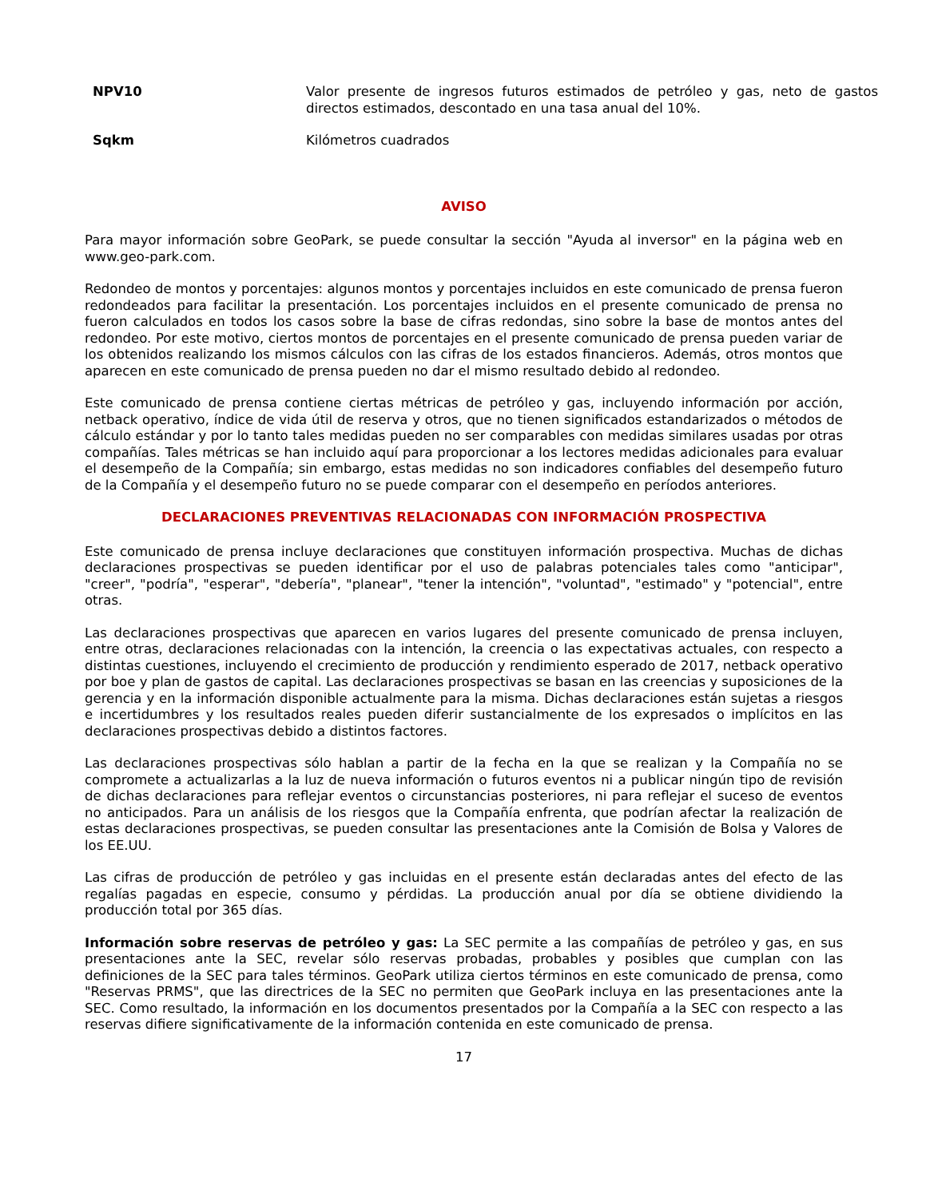NPV10 Valor presente de ingresos futuros estimados de petróleo y gas, neto de gastos directos estimados, descontado en una tasa anual del 10%.
Sqkm Kilómetros cuadrados
AVISO
Para mayor información sobre GeoPark, se puede consultar la sección "Ayuda al inversor" en la página web en www.geo-park.com.
Redondeo de montos y porcentajes: algunos montos y porcentajes incluidos en este comunicado de prensa fueron redondeados para facilitar la presentación. Los porcentajes incluidos en el presente comunicado de prensa no fueron calculados en todos los casos sobre la base de cifras redondas, sino sobre la base de montos antes del redondeo. Por este motivo, ciertos montos de porcentajes en el presente comunicado de prensa pueden variar de los obtenidos realizando los mismos cálculos con las cifras de los estados financieros. Además, otros montos que aparecen en este comunicado de prensa pueden no dar el mismo resultado debido al redondeo.
Este comunicado de prensa contiene ciertas métricas de petróleo y gas, incluyendo información por acción, netback operativo, índice de vida útil de reserva y otros, que no tienen significados estandarizados o métodos de cálculo estándar y por lo tanto tales medidas pueden no ser comparables con medidas similares usadas por otras compañías. Tales métricas se han incluido aquí para proporcionar a los lectores medidas adicionales para evaluar el desempeño de la Compañía; sin embargo, estas medidas no son indicadores confiables del desempeño futuro de la Compañía y el desempeño futuro no se puede comparar con el desempeño en períodos anteriores.
DECLARACIONES PREVENTIVAS RELACIONADAS CON INFORMACIÓN PROSPECTIVA
Este comunicado de prensa incluye declaraciones que constituyen información prospectiva. Muchas de dichas declaraciones prospectivas se pueden identificar por el uso de palabras potenciales tales como "anticipar", "creer", "podría", "esperar", "debería", "planear", "tener la intención", "voluntad", "estimado" y "potencial", entre otras.
Las declaraciones prospectivas que aparecen en varios lugares del presente comunicado de prensa incluyen, entre otras, declaraciones relacionadas con la intención, la creencia o las expectativas actuales, con respecto a distintas cuestiones, incluyendo el crecimiento de producción y rendimiento esperado de 2017, netback operativo por boe y plan de gastos de capital. Las declaraciones prospectivas se basan en las creencias y suposiciones de la gerencia y en la información disponible actualmente para la misma. Dichas declaraciones están sujetas a riesgos e incertidumbres y los resultados reales pueden diferir sustancialmente de los expresados o implícitos en las declaraciones prospectivas debido a distintos factores.
Las declaraciones prospectivas sólo hablan a partir de la fecha en la que se realizan y la Compañía no se compromete a actualizarlas a la luz de nueva información o futuros eventos ni a publicar ningún tipo de revisión de dichas declaraciones para reflejar eventos o circunstancias posteriores, ni para reflejar el suceso de eventos no anticipados. Para un análisis de los riesgos que la Compañía enfrenta, que podrían afectar la realización de estas declaraciones prospectivas, se pueden consultar las presentaciones ante la Comisión de Bolsa y Valores de los EE.UU.
Las cifras de producción de petróleo y gas incluidas en el presente están declaradas antes del efecto de las regalías pagadas en especie, consumo y pérdidas. La producción anual por día se obtiene dividiendo la producción total por 365 días.
Información sobre reservas de petróleo y gas: La SEC permite a las compañías de petróleo y gas, en sus presentaciones ante la SEC, revelar sólo reservas probadas, probables y posibles que cumplan con las definiciones de la SEC para tales términos. GeoPark utiliza ciertos términos en este comunicado de prensa, como "Reservas PRMS", que las directrices de la SEC no permiten que GeoPark incluya en las presentaciones ante la SEC. Como resultado, la información en los documentos presentados por la Compañía a la SEC con respecto a las reservas difiere significativamente de la información contenida en este comunicado de prensa.
17